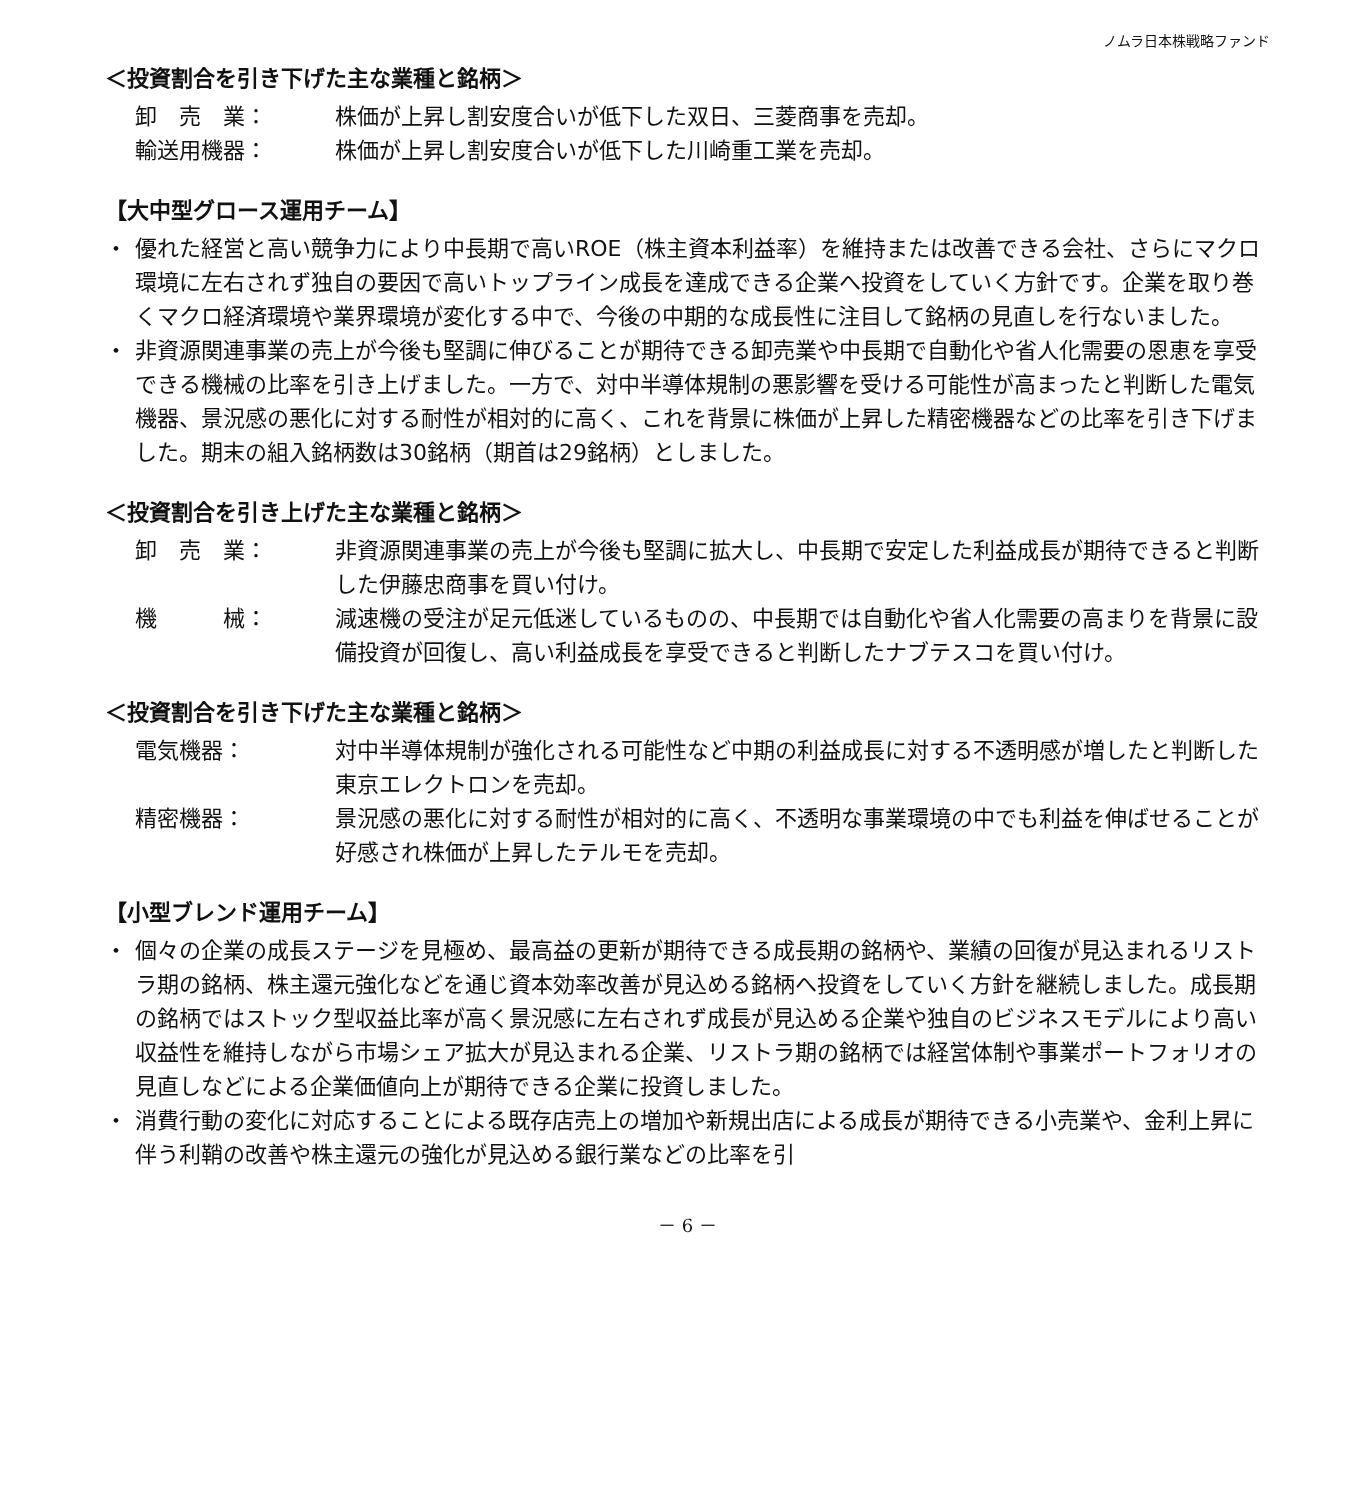ノムラ日本株戦略ファンド
＜投資割合を引き下げた主な業種と銘柄＞
卸　売　業： 株価が上昇し割安度合いが低下した双日、三菱商事を売却。
輸送用機器： 株価が上昇し割安度合いが低下した川崎重工業を売却。
【大中型グロース運用チーム】
・ 優れた経営と高い競争力により中長期で高いROE（株主資本利益率）を維持または改善できる会社、さらにマクロ環境に左右されず独自の要因で高いトップライン成長を達成できる企業へ投資をしていく方針です。企業を取り巻くマクロ経済環境や業界環境が変化する中で、今後の中期的な成長性に注目して銘柄の見直しを行ないました。
・ 非資源関連事業の売上が今後も堅調に伸びることが期待できる卸売業や中長期で自動化や省人化需要の恩恵を享受できる機械の比率を引き上げました。一方で、対中半導体規制の悪影響を受ける可能性が高まったと判断した電気機器、景況感の悪化に対する耐性が相対的に高く、これを背景に株価が上昇した精密機器などの比率を引き下げました。期末の組入銘柄数は30銘柄（期首は29銘柄）としました。
＜投資割合を引き上げた主な業種と銘柄＞
卸　売　業： 非資源関連事業の売上が今後も堅調に拡大し、中長期で安定した利益成長が期待できると判断した伊藤忠商事を買い付け。
機　　　械： 減速機の受注が足元低迷しているものの、中長期では自動化や省人化需要の高まりを背景に設備投資が回復し、高い利益成長を享受できると判断したナブテスコを買い付け。
＜投資割合を引き下げた主な業種と銘柄＞
電気機器： 対中半導体規制が強化される可能性など中期の利益成長に対する不透明感が増したと判断した東京エレクトロンを売却。
精密機器： 景況感の悪化に対する耐性が相対的に高く、不透明な事業環境の中でも利益を伸ばせることが好感され株価が上昇したテルモを売却。
【小型ブレンド運用チーム】
・ 個々の企業の成長ステージを見極め、最高益の更新が期待できる成長期の銘柄や、業績の回復が見込まれるリストラ期の銘柄、株主還元強化などを通じ資本効率改善が見込める銘柄へ投資をしていく方針を継続しました。成長期の銘柄ではストック型収益比率が高く景況感に左右されず成長が見込める企業や独自のビジネスモデルにより高い収益性を維持しながら市場シェア拡大が見込まれる企業、リストラ期の銘柄では経営体制や事業ポートフォリオの見直しなどによる企業価値向上が期待できる企業に投資しました。
・ 消費行動の変化に対応することによる既存店売上の増加や新規出店による成長が期待できる小売業や、金利上昇に伴う利鞘の改善や株主還元の強化が見込める銀行業などの比率を引
－ 6 －